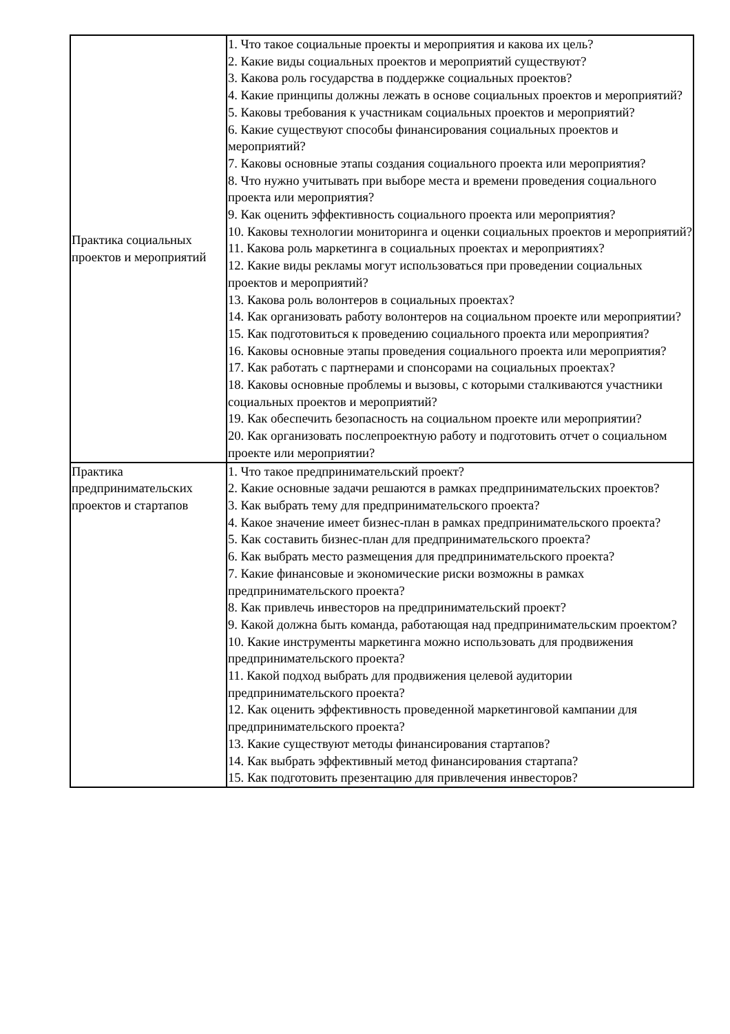| Практика социальных проектов и мероприятий | 1. Что такое социальные проекты и мероприятия и какова их цель? 2. Какие виды социальных проектов и мероприятий существуют? 3. Какова роль государства в поддержке социальных проектов? 4. Какие принципы должны лежать в основе социальных проектов и мероприятий? 5. Каковы требования к участникам социальных проектов и мероприятий? 6. Какие существуют способы финансирования социальных проектов и мероприятий? 7. Каковы основные этапы создания социального проекта или мероприятия? 8. Что нужно учитывать при выборе места и времени проведения социального проекта или мероприятия? 9. Как оценить эффективность социального проекта или мероприятия? 10. Каковы технологии мониторинга и оценки социальных проектов и мероприятий? 11. Какова роль маркетинга в социальных проектах и мероприятиях? 12. Какие виды рекламы могут использоваться при проведении социальных проектов и мероприятий? 13. Какова роль волонтеров в социальных проектах? 14. Как организовать работу волонтеров на социальном проекте или мероприятии? 15. Как подготовиться к проведению социального проекта или мероприятия? 16. Каковы основные этапы проведения социального проекта или мероприятия? 17. Как работать с партнерами и спонсорами на социальных проектах? 18. Каковы основные проблемы и вызовы, с которыми сталкиваются участники социальных проектов и мероприятий? 19. Как обеспечить безопасность на социальном проекте или мероприятии? 20. Как организовать послепроектную работу и подготовить отчет о социальном проекте или мероприятии? |
| Практика предпринимательских проектов и стартапов | 1. Что такое предпринимательский проект? 2. Какие основные задачи решаются в рамках предпринимательских проектов? 3. Как выбрать тему для предпринимательского проекта? 4. Какое значение имеет бизнес-план в рамках предпринимательского проекта? 5. Как составить бизнес-план для предпринимательского проекта? 6. Как выбрать место размещения для предпринимательского проекта? 7. Какие финансовые и экономические риски возможны в рамках предпринимательского проекта? 8. Как привлечь инвесторов на предпринимательский проект? 9. Какой должна быть команда, работающая над предпринимательским проектом? 10. Какие инструменты маркетинга можно использовать для продвижения предпринимательского проекта? 11. Какой подход выбрать для продвижения целевой аудитории предпринимательского проекта? 12. Как оценить эффективность проведенной маркетинговой кампании для предпринимательского проекта? 13. Какие существуют методы финансирования стартапов? 14. Как выбрать эффективный метод финансирования стартапа? 15. Как подготовить презентацию для привлечения инвесторов? |